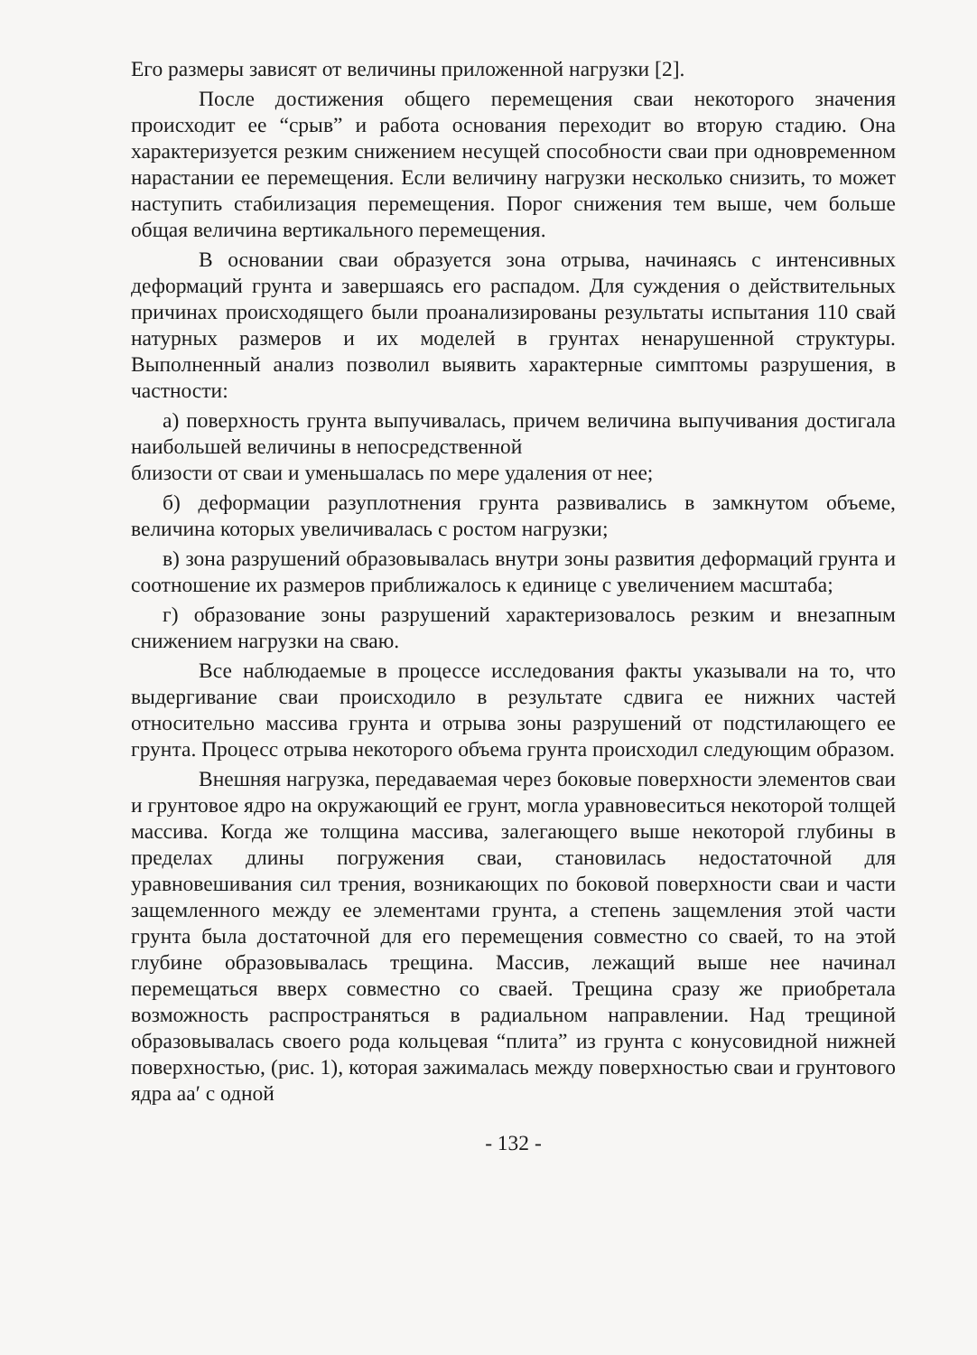Его размеры зависят от величины приложенной нагрузки [2].
После достижения общего перемещения сваи некоторого значения происходит ее “срыв” и работа основания переходит во вторую стадию. Она характеризуется резким снижением несущей способности сваи при одновременном нарастании ее перемещения. Если величину нагрузки несколько снизить, то может наступить стабилизация перемещения. Порог снижения тем выше, чем больше общая величина вертикального перемещения.
В основании сваи образуется зона отрыва, начинаясь с интенсивных деформаций грунта и завершаясь его распадом. Для суждения о действительных причинах происходящего были проанализированы результаты испытания 110 свай натурных размеров и их моделей в грунтах ненарушенной структуры. Выполненный анализ позволил выявить характерные симптомы разрушения, в частности:
а) поверхность грунта выпучивалась, причем величина выпучивания достигала наибольшей величины в непосредственной
близости от сваи и уменьшалась по мере удаления от нее;
б) деформации разуплотнения грунта развивались в замкнутом объеме, величина которых увеличивалась с ростом нагрузки;
в) зона разрушений образовывалась внутри зоны развития деформаций грунта и соотношение их размеров приближалось к единице с увеличением масштаба;
г) образование зоны разрушений характеризовалось резким и внезапным снижением нагрузки на сваю.
Все наблюдаемые в процессе исследования факты указывали на то, что выдергивание сваи происходило в результате сдвига ее нижних частей относительно массива грунта и отрыва зоны разрушений от подстилающего ее грунта. Процесс отрыва некоторого объема грунта происходил следующим образом.
Внешняя нагрузка, передаваемая через боковые поверхности элементов сваи и грунтовое ядро на окружающий ее грунт, могла уравновеситься некоторой толщей массива. Когда же толщина массива, залегающего выше некоторой глубины в пределах длины погружения сваи, становилась недостаточной для уравновешивания сил трения, возникающих по боковой поверхности сваи и части защемленного между ее элементами грунта, а степень защемления этой части грунта была достаточной для его перемещения совместно со сваей, то на этой глубине образовывалась трещина. Массив, лежащий выше нее начинал перемещаться вверх совместно со сваей. Трещина сразу же приобретала возможность распространяться в радиальном направлении. Над трещиной образовывалась своего рода кольцевая “плита” из грунта с конусовидной нижней поверхностью, (рис. 1), которая зажималась между поверхностью сваи и грунтового ядра аа′ с одной
- 132 -